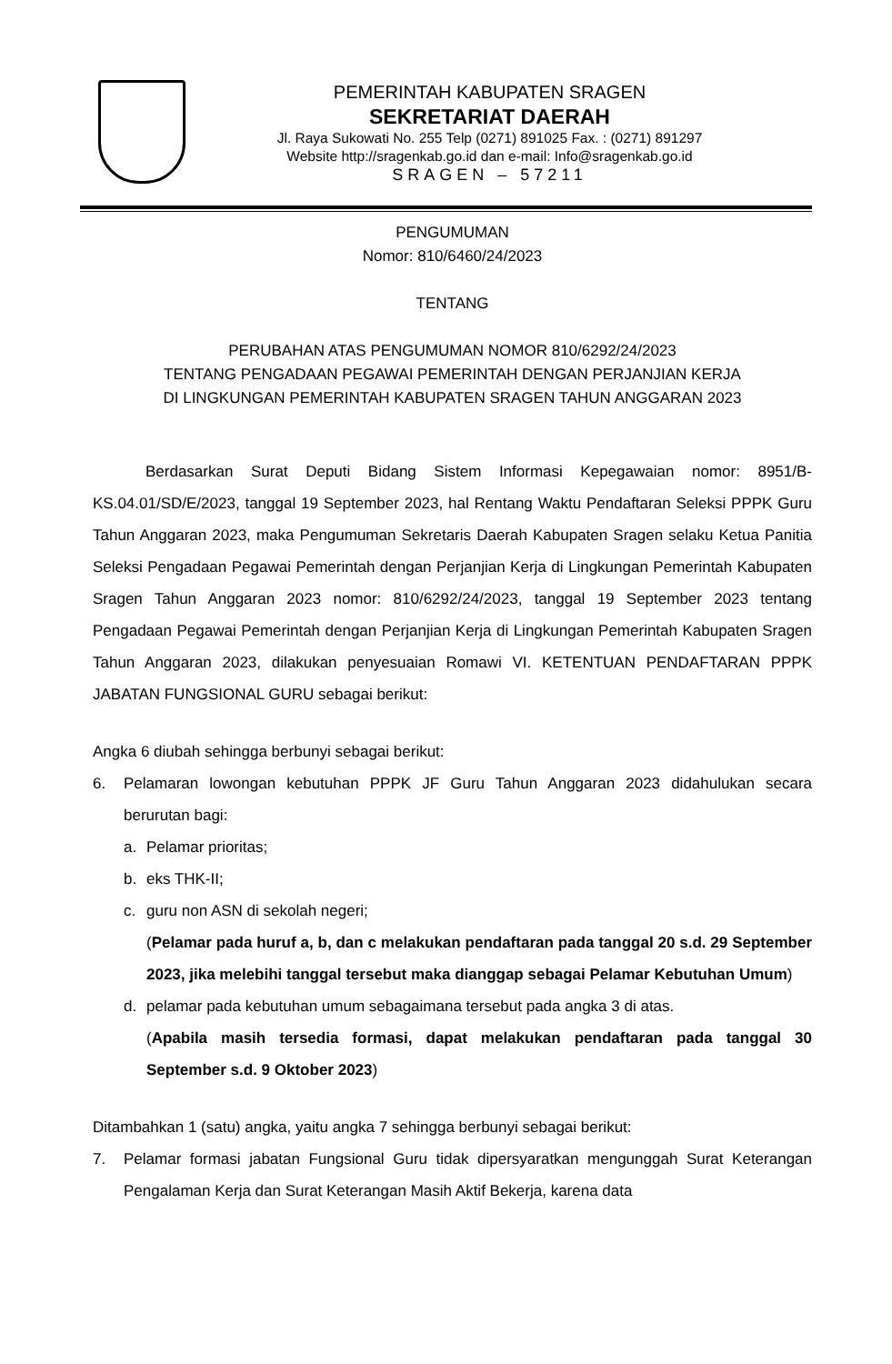PEMERINTAH KABUPATEN SRAGEN
SEKRETARIAT DAERAH
Jl. Raya Sukowati No. 255 Telp (0271) 891025 Fax. : (0271) 891297
Website http://sragenkab.go.id dan e-mail: Info@sragenkab.go.id
SRAGEN – 57211
PENGUMUMAN
Nomor: 810/6460/24/2023
TENTANG
PERUBAHAN ATAS PENGUMUMAN NOMOR 810/6292/24/2023
TENTANG PENGADAAN PEGAWAI PEMERINTAH DENGAN PERJANJIAN KERJA
DI LINGKUNGAN PEMERINTAH KABUPATEN SRAGEN TAHUN ANGGARAN 2023
Berdasarkan Surat Deputi Bidang Sistem Informasi Kepegawaian nomor: 8951/B-KS.04.01/SD/E/2023, tanggal 19 September 2023, hal Rentang Waktu Pendaftaran Seleksi PPPK Guru Tahun Anggaran 2023, maka Pengumuman Sekretaris Daerah Kabupaten Sragen selaku Ketua Panitia Seleksi Pengadaan Pegawai Pemerintah dengan Perjanjian Kerja di Lingkungan Pemerintah Kabupaten Sragen Tahun Anggaran 2023 nomor: 810/6292/24/2023, tanggal 19 September 2023 tentang Pengadaan Pegawai Pemerintah dengan Perjanjian Kerja di Lingkungan Pemerintah Kabupaten Sragen Tahun Anggaran 2023, dilakukan penyesuaian Romawi VI. KETENTUAN PENDAFTARAN PPPK JABATAN FUNGSIONAL GURU sebagai berikut:
Angka 6 diubah sehingga berbunyi sebagai berikut:
6. Pelamaran lowongan kebutuhan PPPK JF Guru Tahun Anggaran 2023 didahulukan secara berurutan bagi:
a. Pelamar prioritas;
b. eks THK-II;
c. guru non ASN di sekolah negeri;
(Pelamar pada huruf a, b, dan c melakukan pendaftaran pada tanggal 20 s.d. 29 September 2023, jika melebihi tanggal tersebut maka dianggap sebagai Pelamar Kebutuhan Umum)
d. pelamar pada kebutuhan umum sebagaimana tersebut pada angka 3 di atas.
(Apabila masih tersedia formasi, dapat melakukan pendaftaran pada tanggal 30 September s.d. 9 Oktober 2023)
Ditambahkan 1 (satu) angka, yaitu angka 7 sehingga berbunyi sebagai berikut:
7. Pelamar formasi jabatan Fungsional Guru tidak dipersyaratkan mengunggah Surat Keterangan Pengalaman Kerja dan Surat Keterangan Masih Aktif Bekerja, karena data